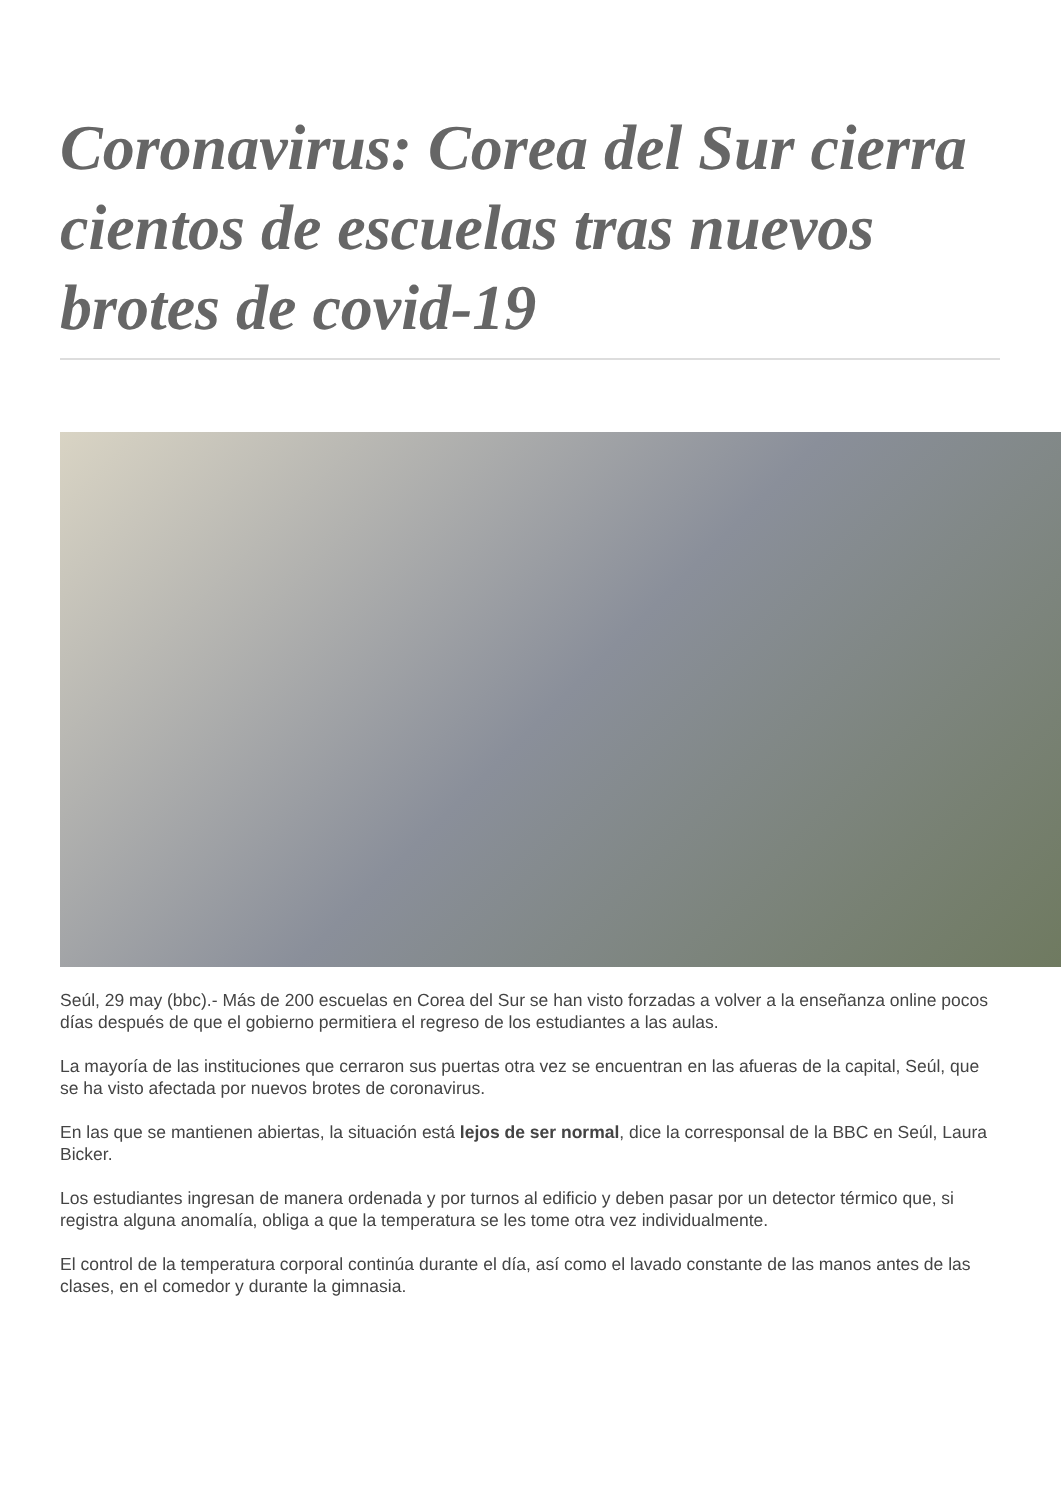Coronavirus: Corea del Sur cierra cientos de escuelas tras nuevos brotes de covid-19
Seúl, 29 may (bbc).- Más de 200 escuelas en Corea del Sur se han visto forzadas a volver a la enseñanza online pocos días después de que el gobierno permitiera el regreso de los estudiantes a las aulas.
La mayoría de las instituciones que cerraron sus puertas otra vez se encuentran en las afueras de la capital, Seúl, que se ha visto afectada por nuevos brotes de coronavirus.
En las que se mantienen abiertas, la situación está lejos de ser normal, dice la corresponsal de la BBC en Seúl, Laura Bicker.
Los estudiantes ingresan de manera ordenada y por turnos al edificio y deben pasar por un detector térmico que, si registra alguna anomalía, obliga a que la temperatura se les tome otra vez individualmente.
El control de la temperatura corporal continúa durante el día, así como el lavado constante de las manos antes de las clases, en el comedor y durante la gimnasia.